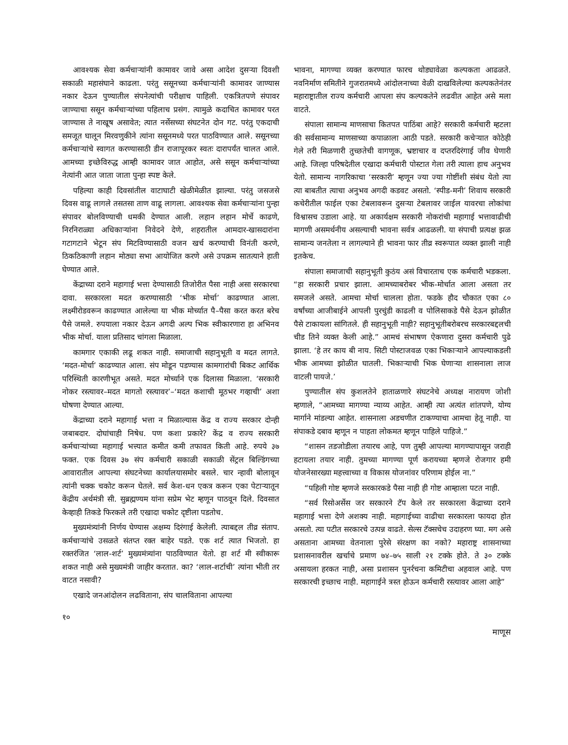आवश्यक सेवा कर्मचाऱ्यांनी कामावर जावे असा आदेश दुसऱ्या दिवशी सकाळी महासंघाने काढला. परंतु ससूनच्या कर्मचाऱ्यांनी कामावर जाण्यास नकार देऊन पुण्यातील संपनेत्यांची परीक्षाच पाहिली. एकत्रितपणे संपावर जाण्याचा ससून कर्मचाऱ्यांच्या पहिलाच प्रसंग. त्यामुळे कदाचित कामावर परत जाण्यास ते नाखूष असावेत; त्यात नर्सेसच्या संघटनेत दोन गट. परंतु एकदाची समजूत घालून मिरवणुकीने त्यांना ससूनमध्ये परत पाठविण्यात आले. ससूनच्या कर्मचाऱ्यांचे स्वागत करण्यासाठी डीन राजापूरकर स्वतः दारापर्यंत चालत आले. आमच्या इच्छेविरुद्ध आम्ही कामावर जात आहोत, असे ससून कर्मचाऱ्यांच्या नेत्यांनी आत जाता जाता पुन्हा स्पष्ट केले.
पहिल्या काही दिवसांतील वाटाघाटी खेळीमेळीत झाल्या. परंतु जसजसे दिवस वाढू लागले तसतसा ताण वाढू लागला. आवश्यक सेवा कर्मचाऱ्यांना पुन्हा संपावर बोलविण्याची धमकी देण्यात आली. लहान लहान मोर्चे काढणे, निरनिराळ्या अधिकाऱ्यांना निवेदने देणे, शहरातील आमदार-खासदारांना गटागटाने भेटून संप मिटविण्यासाठी वजन खर्च करण्याची विनंती करणे, ठिकठिकाणी लहान मोठ्या सभा आयोजित करणे असे उपक्रम सातत्याने हाती घेण्यात आले.
केंद्राच्या दराने महागाई भत्ता देण्यासाठी तिजोरीत पैसा नाही असा सरकारचा दावा. सरकारला मदत करण्यासाठी ‘भीक मोर्चा’ काढण्यात आला. लक्ष्मीरोडवरून काढण्यात आलेल्या या भीक मोर्च्यात पै–पैसा करत करत बरेच पैसे जमले. रुपयाला नकार देऊन अगदी अल्प भिक स्वीकारणारा हा अभिनव भीक मोर्चा. याला प्रतिसाद चांगला मिळाला.
कामगार एकाकी लढू शकत नाही. समाजाची सहानुभूती व मदत लागते. ‘मदत-मोर्चा’ काढण्यात आला. संप मोडून पडण्यास कामगारांची बिकट आर्थिक परिस्थिती कारणीभूत असते. मदत मोर्च्याने एक दिलासा मिळाला. ‘सरकारी नोकर रस्त्यावर–मदत मागतो रस्त्यावर’–‘मदत कशाची मूठभर गव्हाची’ अशा घोषणा देण्यात आल्या.
केंद्राच्या दराने महागाई भत्ता न मिळाल्यास केंद्र व राज्य सरकार दोन्ही जबाबदार. दोघांचाही निषेध. पण कशा प्रकारे? केंद्र व राज्य सरकारी कर्मचाऱ्यांच्या महागाई भत्त्यात कमीत कमी तफावत किती आहे. रुपये ३७ फक्त. एक दिवस ३७ संप कर्मचारी सकाळी सकाळी सेंट्रल बिल्डिंगच्या आवारातील आपल्या संघटनेच्या कार्यालयासमोर बसले. चार न्हावी बोलावून त्यांनी चक्क चकोट करून घेतले. सर्व केश-धन एकत्र करून एका पेटाऱ्यातून केंद्रीय अर्थमंत्री सी. सुब्रह्मण्यम यांना सप्रेम भेट म्हणून पाठवून दिले. दिवसात केव्हाही तिकडे फिरकले तरी एखादा चकोट दृष्टीला पडतोच.
मुख्यमंत्र्यांनी निर्णय घेण्यास अक्षम्य दिरंगाई केलेली. त्याबद्दल तीव्र संताप. कर्मचाऱ्यांचे उसळते संतप्त रक्त बाहेर पडते. एक शर्ट त्यात भिजतो. हा रक्तरंजित ‘लाल-शर्ट’ मुख्यमंत्र्यांना पाठविण्यात येतो. हा शर्ट मी स्वीकारू शकत नाही असे मुख्यमंत्री जाहीर करतात. का? ‘लाल-शर्टाची’ त्यांना भीती तर वाटत नसावी?
एखादे जनआंदोलन लढविताना, संप चालविताना आपल्या
भावना, मागण्या व्यक्त करण्यात फारच थोड्यावेळा कल्पकता आढळते. नवनिर्माण समितीने गुजरातमध्ये आंदोलनाच्या वेळी दाखविलेल्या कल्पकतेनंतर महाराष्ट्रातील राज्य कर्मचारी आपला संप कल्पकतेने लढवीत आहेत असे मला वाटते.
संपाला सामान्य माणसाचा कितपत पाठिंबा आहे? सरकारी कर्मचारी म्हटला की सर्वसामान्य माणसाच्या कपाळाला आठी पडते. सरकारी कचेऱ्यात कोठेही गेले तरी मिळणारी तुच्छतेची वागणूक, भ्रष्टाचार व दप्तरदिरंगाई जीव घेणारी आहे. जिल्हा परिषदेतील एखादा कर्मचारी पोस्टात गेला तरी त्याला हाच अनुभव येतो. सामान्य नागरिकाचा ‘सरकारी’ म्हणून ज्या ज्या गोष्टींशी संबंध येतो त्या त्या बाबतीत त्याचा अनुभव अगदी कडवट असतो. ‘स्पीड-मनी’ शिवाय सरकारी कचेरीतील फाईल एका टेबलावरून दुसऱ्या टेबलावर जाईल यावरचा लोकांचा विश्वासच उडाला आहे. या अकार्यक्षम सरकारी नोकरांची महागाई भत्तावाढीची मागणी असमर्थनीय असल्याची भावना सर्वत्र आढळली. या संपाची प्रत्यक्ष झळ सामान्य जनतेला न लागल्याने ही भावना फार तीव्र स्वरूपात व्यक्त झाली नाही इतकेच.
संपाला समाजाची सहानुभूती कुठंय असं विचारताच एक कर्मचारी भडकला. “हा सरकारी प्रचार झाला. आमच्याबरोबर भीक-मोर्चात आला असता तर समजले असते. आमचा मोर्चा चालला होता. फडके हौद चौकात एका ८० वर्षांच्या आजीबाईने आपली पुरचुंडी काढली व पोलिसाकडे पैसे देऊन झोळीत पैसे टाकायला सांगितले. ही सहानुभूती नाही? सहानुभूतीबरोबरच सरकारबद्दलची चीड तिने व्यक्त केली आहे.” आमचं संभाषण ऐकणारा दुसरा कर्मचारी पुढे झाला. ‘हे तर काय बी नाय. सिटी पोस्टाजवळ एका भिकाऱ्याने आपल्याकडली भीक आमच्या झोळीत घातली. भिकाऱ्याची भिक घेणाऱ्या शासनाला लाज वाटली पायजे.’
पुण्यातील संप कुशलतेने हाताळणारे संघटनेचे अध्यक्ष नारायण जोशी म्हणाले, “आमच्या मागण्या न्याय्य आहेत. आम्ही त्या अत्यंत शांतपणे, योग्य मार्गाने मांडल्या आहेत. शासनाला अडचणीत टाकण्याचा आमचा हेतू नाही. या संपाकडे दबाव म्हणून न पाहता लोकमत म्हणून पाहिले पाहिजे.”
“शासन तडजोडीला तयारच आहे, पण तुम्ही आपल्या मागण्यापासून जराही हटायला तयार नाही. तुमच्या मागण्या पूर्ण करायच्या म्हणजे रोजगार हमी योजनेसारख्या महत्त्वाच्या व विकास योजनांवर परिणाम होईल ना.”
“पहिली गोष्ट म्हणजे सरकारकडे पैसा नाही ही गोष्ट आम्हाला पटत नाही.
“सर्व रिसोअर्सेस जर सरकारने टॅप केले तर सरकारला केंद्राच्या दराने महागाई भत्ता देणे अशक्य नाही. महागाईच्या वाढीचा सरकारला फायदा होत असतो. त्या पटीत सरकारचे उत्पन्न वाढते. सेल्स टॅक्सचेच उदाहरण घ्या. मग असे असताना आमच्या वेतनाला पुरेसे संरक्षण का नको? महाराष्ट्र शासनाच्या प्रशासनावरील खर्चाचे प्रमाण ७४–७५ साली २१ टक्के होते. ते ३० टक्के असायला हरकत नाही, असा प्रशासन पुनर्रचना कमिटीचा अहवाल आहे. पण सरकारची इच्छाच नाही. महागाईने त्रस्त होऊन कर्मचारी रस्त्यावर आला आहे”
१० माणूस